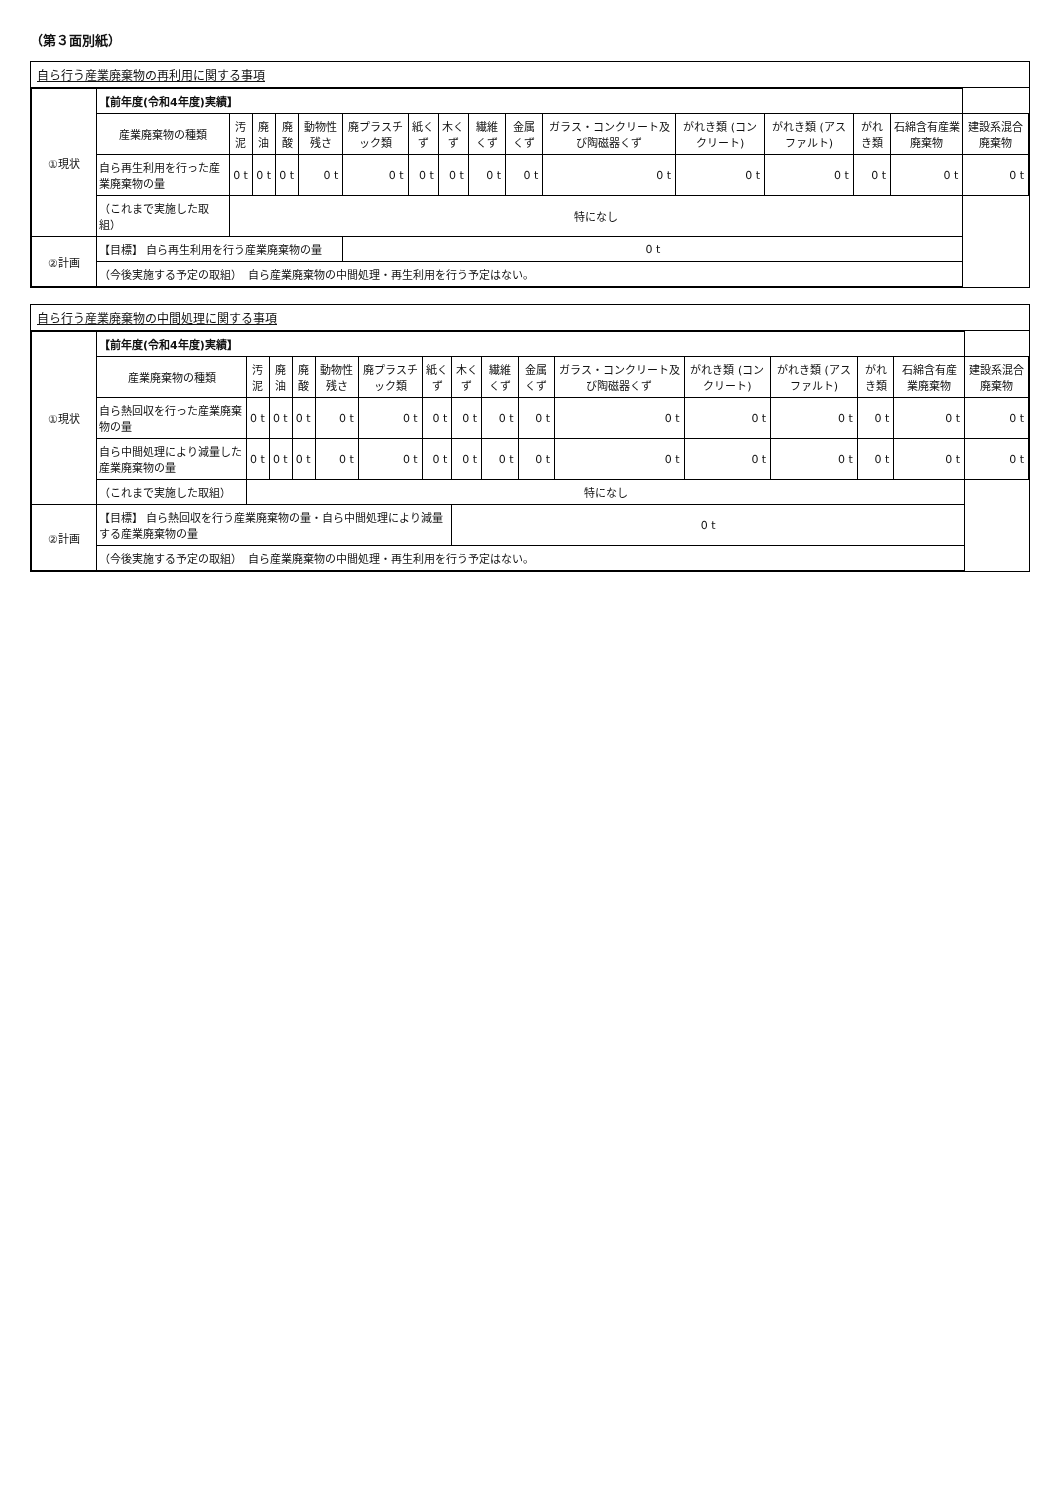（第３面別紙）
自ら行う産業廃棄物の再利用に関する事項
| ①現状 | 【前年度(令和4年度)実績】 | | | | | | | | | | | | | | | |
| | 産業廃棄物の種類 | 汚泥 | 廃油 | 廃酸 | 動物性残さ | 廃プラスチック類 | 紙くず | 木くず | 繊維くず | 金属くず | ガラス・コンクリート及び陶磁器くず | がれき類 (コンクリート) | がれき類 (アスファルト) | がれき類 | 石綿含有産業廃棄物 | 建設系混合廃棄物 |
| | 自ら再生利用を行った産業廃棄物の量 | 0 t | 0 t | 0 t | 0 t | 0 t | 0 t | 0 t | 0 t | 0 t | 0 t | 0 t | 0 t | 0 t | 0 t | 0 t |
| | （これまで実施した取組） | 特になし | | | | | | | | | | | | | | |
| ②計画 | 【目標】 自ら再生利用を行う産業廃棄物の量 | | | | | 0 t | | | | | | | | | | |
| | （今後実施する予定の取組） 自ら産業廃棄物の中間処理・再生利用を行う予定はない。 | | | | | | | | | | | | | | | |
自ら行う産業廃棄物の中間処理に関する事項
| ①現状 | 【前年度(令和4年度)実績】 | | | | | | | | | | | | | | | |
| | 産業廃棄物の種類 | 汚泥 | 廃油 | 廃酸 | 動物性残さ | 廃プラスチック類 | 紙くず | 木くず | 繊維くず | 金属くず | ガラス・コンクリート及び陶磁器くず | がれき類 (コンクリート) | がれき類 (アスファルト) | がれき類 | 石綿含有産業廃棄物 | 建設系混合廃棄物 |
| | 自ら熱回収を行った産業廃棄物の量 | 0 t | 0 t | 0 t | 0 t | 0 t | 0 t | 0 t | 0 t | 0 t | 0 t | 0 t | 0 t | 0 t | 0 t | 0 t |
| | 自ら中間処理により減量した産業廃棄物の量 | 0 t | 0 t | 0 t | 0 t | 0 t | 0 t | 0 t | 0 t | 0 t | 0 t | 0 t | 0 t | 0 t | 0 t | 0 t |
| | （これまで実施した取組） | 特になし | | | | | | | | | | | | | | |
| ②計画 | 【目標】 自ら熱回収を行う産業廃棄物の量・自ら中間処理により減量する産業廃棄物の量 | | | | | | | 0 t | | | | | | | | |
| | （今後実施する予定の取組） 自ら産業廃棄物の中間処理・再生利用を行う予定はない。 | | | | | | | | | | | | | | | |